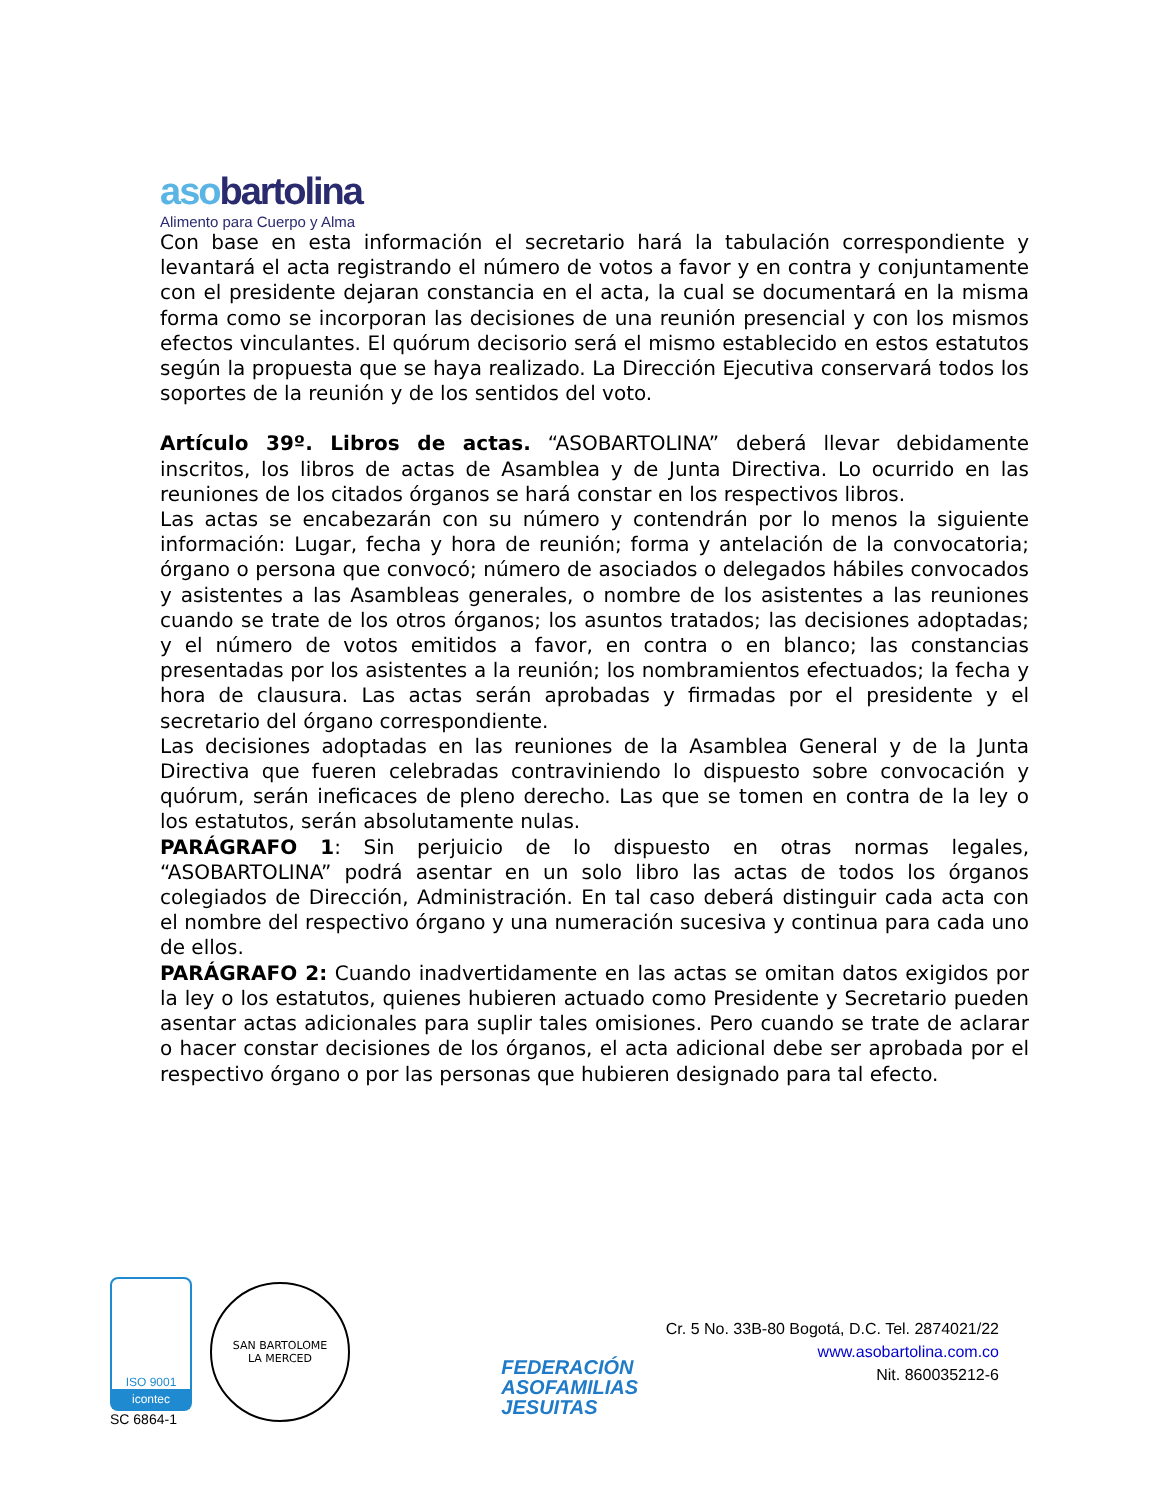aso bartolina
Alimento para Cuerpo y Alma
Con base en esta información el secretario hará la tabulación correspondiente y levantará el acta registrando el número de votos a favor y en contra y conjuntamente con el presidente dejaran constancia en el acta, la cual se documentará en la misma forma como se incorporan las decisiones de una reunión presencial y con los mismos efectos vinculantes. El quórum decisorio será el mismo establecido en estos estatutos según la propuesta que se haya realizado. La Dirección Ejecutiva conservará todos los soportes de la reunión y de los sentidos del voto.
Artículo 39º. Libros de actas. “ASOBARTOLINA” deberá llevar debidamente inscritos, los libros de actas de Asamblea y de Junta Directiva. Lo ocurrido en las reuniones de los citados órganos se hará constar en los respectivos libros.
Las actas se encabezarán con su número y contendrán por lo menos la siguiente información: Lugar, fecha y hora de reunión; forma y antelación de la convocatoria; órgano o persona que convocó; número de asociados o delegados hábiles convocados y asistentes a las Asambleas generales, o nombre de los asistentes a las reuniones cuando se trate de los otros órganos; los asuntos tratados; las decisiones adoptadas; y el número de votos emitidos a favor, en contra o en blanco; las constancias presentadas por los asistentes a la reunión; los nombramientos efectuados; la fecha y hora de clausura. Las actas serán aprobadas y firmadas por el presidente y el secretario del órgano correspondiente.
Las decisiones adoptadas en las reuniones de la Asamblea General y de la Junta Directiva que fueren celebradas contraviniendo lo dispuesto sobre convocación y quórum, serán ineficaces de pleno derecho. Las que se tomen en contra de la ley o los estatutos, serán absolutamente nulas.
PARÁGRAFO 1: Sin perjuicio de lo dispuesto en otras normas legales, “ASOBARTOLINA” podrá asentar en un solo libro las actas de todos los órganos colegiados de Dirección, Administración. En tal caso deberá distinguir cada acta con el nombre del respectivo órgano y una numeración sucesiva y continua para cada uno de ellos.
PARÁGRAFO 2: Cuando inadvertidamente en las actas se omitan datos exigidos por la ley o los estatutos, quienes hubieren actuado como Presidente y Secretario pueden asentar actas adicionales para suplir tales omisiones. Pero cuando se trate de aclarar o hacer constar decisiones de los órganos, el acta adicional debe ser aprobada por el respectivo órgano o por las personas que hubieren designado para tal efecto.
ISO 9001
icontec
SC 6864-1
SAN BARTOLOME
LA MERCED
FEDERACIÓN
ASOFAMILIAS
JESUITAS
Cr. 5 No. 33B-80 Bogotá, D.C. Tel. 2874021/22
www.asobartolina.com.co
Nit. 860035212-6